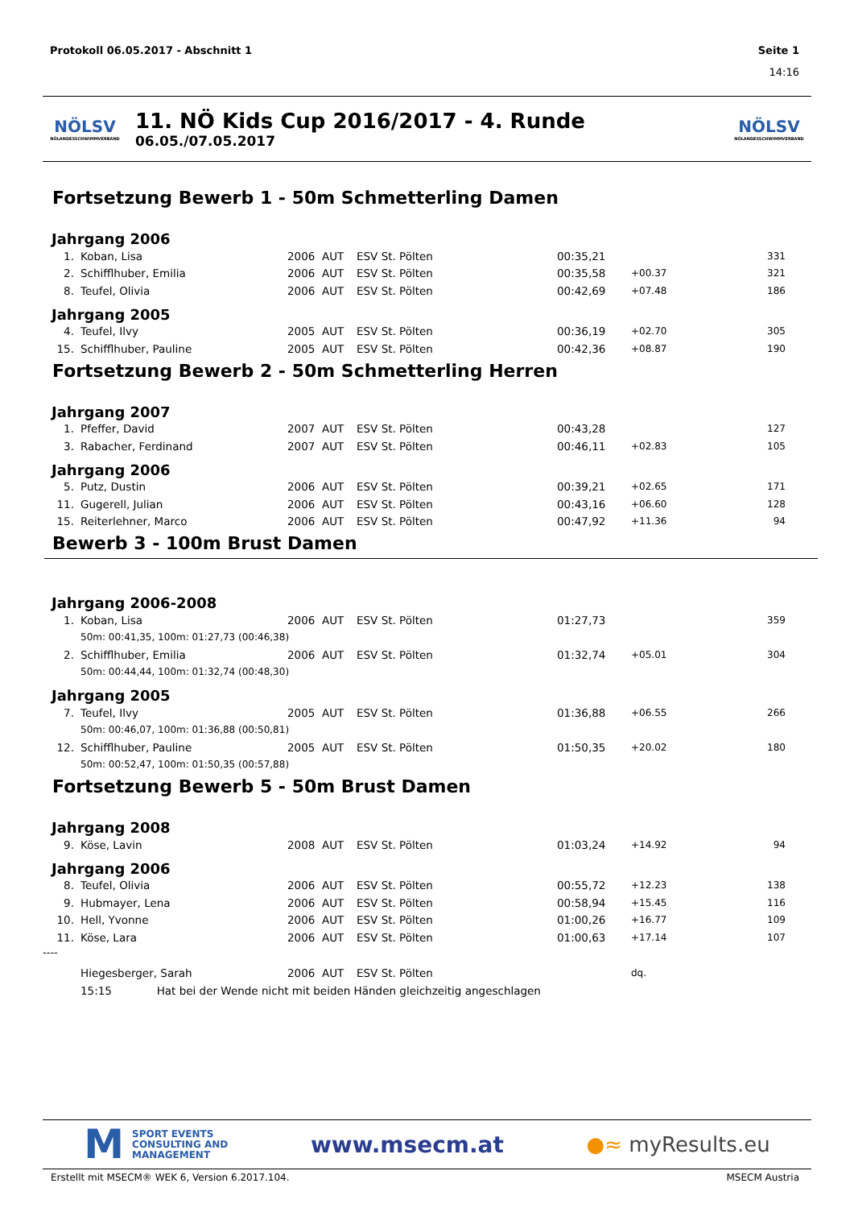Protokoll 06.05.2017 - Abschnitt 1 Seite 1
14:16
NÖLSV
NÖLANDESSCHWIMMVERBAND
11. NÖ Kids Cup 2016/2017 - 4. Runde
06.05./07.05.2017
NÖLSV
NÖLANDESSCHWIMMVERBAND
Fortsetzung Bewerb 1 - 50m Schmetterling Damen
Jahrgang 2006
| 1. | Koban, Lisa | 2006 | AUT | ESV St. Pölten | 00:35,21 | | 331 |
| 2. | Schifflhuber, Emilia | 2006 | AUT | ESV St. Pölten | 00:35,58 | +00.37 | 321 |
| 8. | Teufel, Olivia | 2006 | AUT | ESV St. Pölten | 00:42,69 | +07.48 | 186 |
Jahrgang 2005
| 4. | Teufel, Ilvy | 2005 | AUT | ESV St. Pölten | 00:36,19 | +02.70 | 305 |
| 15. | Schifflhuber, Pauline | 2005 | AUT | ESV St. Pölten | 00:42,36 | +08.87 | 190 |
Fortsetzung Bewerb 2 - 50m Schmetterling Herren
Jahrgang 2007
| 1. | Pfeffer, David | 2007 | AUT | ESV St. Pölten | 00:43,28 | | 127 |
| 3. | Rabacher, Ferdinand | 2007 | AUT | ESV St. Pölten | 00:46,11 | +02.83 | 105 |
Jahrgang 2006
| 5. | Putz, Dustin | 2006 | AUT | ESV St. Pölten | 00:39,21 | +02.65 | 171 |
| 11. | Gugerell, Julian | 2006 | AUT | ESV St. Pölten | 00:43,16 | +06.60 | 128 |
| 15. | Reiterlehner, Marco | 2006 | AUT | ESV St. Pölten | 00:47,92 | +11.36 | 94 |
Bewerb 3 - 100m Brust Damen
Jahrgang 2006-2008
| 1. | Koban, Lisa | 2006 | AUT | ESV St. Pölten | 01:27,73 | | 359 |
| | 50m: 00:41,35, 100m: 01:27,73 (00:46,38) | | | | | | |
| 2. | Schifflhuber, Emilia | 2006 | AUT | ESV St. Pölten | 01:32,74 | +05.01 | 304 |
| | 50m: 00:44,44, 100m: 01:32,74 (00:48,30) | | | | | | |
Jahrgang 2005
| 7. | Teufel, Ilvy | 2005 | AUT | ESV St. Pölten | 01:36,88 | +06.55 | 266 |
| | 50m: 00:46,07, 100m: 01:36,88 (00:50,81) | | | | | | |
| 12. | Schifflhuber, Pauline | 2005 | AUT | ESV St. Pölten | 01:50,35 | +20.02 | 180 |
| | 50m: 00:52,47, 100m: 01:50,35 (00:57,88) | | | | | | |
Fortsetzung Bewerb 5 - 50m Brust Damen
Jahrgang 2008
| 9. | Köse, Lavin | 2008 | AUT | ESV St. Pölten | 01:03,24 | +14.92 | 94 |
Jahrgang 2006
| 8. | Teufel, Olivia | 2006 | AUT | ESV St. Pölten | 00:55,72 | +12.23 | 138 |
| 9. | Hubmayer, Lena | 2006 | AUT | ESV St. Pölten | 00:58,94 | +15.45 | 116 |
| 10. | Hell, Yvonne | 2006 | AUT | ESV St. Pölten | 01:00,26 | +16.77 | 109 |
| 11. | Köse, Lara | 2006 | AUT | ESV St. Pölten | 01:00,63 | +17.14 | 107 |
----
| | Hiegesberger, Sarah | 2006 | AUT | ESV St. Pölten | | dq. | |
| | 15:15 Hat bei der Wende nicht mit beiden Händen gleichzeitig angeschlagen | | | | | | |
M SPORT EVENTS
CONSULTING AND
MANAGEMENT
www.msecm.at ●≈ myResults.eu
Erstellt mit MSECM® WEK 6, Version 6.2017.104. MSECM Austria